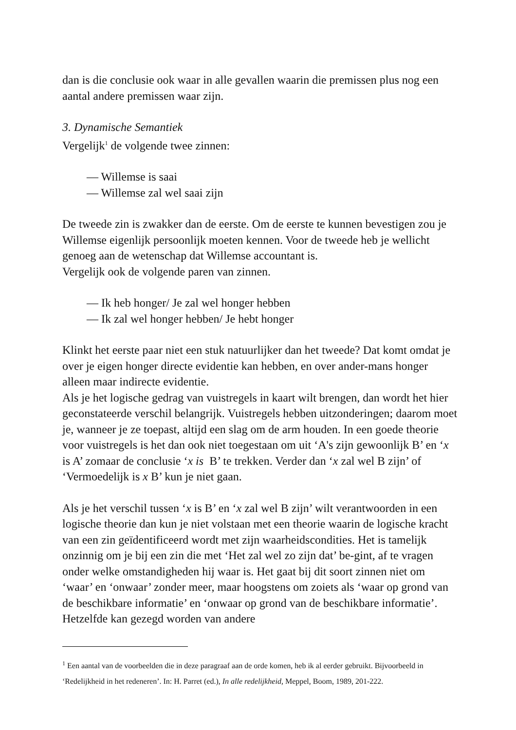dan is die conclusie ook waar in alle gevallen waarin die premissen plus nog een aantal andere premissen waar zijn.
3. Dynamische Semantiek
Vergelijk<sup>1</sup> de volgende twee zinnen:
— Willemse is saai
— Willemse zal wel saai zijn
De tweede zin is zwakker dan de eerste. Om de eerste te kunnen bevestigen zou je Willemse eigenlijk persoonlijk moeten kennen. Voor de tweede heb je wellicht genoeg aan de wetenschap dat Willemse accountant is.
Vergelijk ook de volgende paren van zinnen.
— Ik heb honger/ Je zal wel honger hebben
— Ik zal wel honger hebben/ Je hebt honger
Klinkt het eerste paar niet een stuk natuurlijker dan het tweede? Dat komt omdat je over je eigen honger directe evidentie kan hebben, en over ander-mans honger alleen maar indirecte evidentie.
Als je het logische gedrag van vuistregels in kaart wilt brengen, dan wordt het hier geconstateerde verschil belangrijk. Vuistregels hebben uitzonderingen; daarom moet je, wanneer je ze toepast, altijd een slag om de arm houden. In een goede theorie voor vuistregels is het dan ook niet toegestaan om uit ‘A's zijn gewoonlijk B’ en ‘x is A’ zomaar de conclusie ‘x is B’ te trekken. Verder dan ‘x zal wel B zijn’ of ‘Vermoedelijk is x B’ kun je niet gaan.
Als je het verschil tussen ‘x is B’ en ‘x zal wel B zijn’ wilt verantwoorden in een logische theorie dan kun je niet volstaan met een theorie waarin de logische kracht van een zin geïdentificeerd wordt met zijn waarheidscondities. Het is tamelijk onzinnig om je bij een zin die met ‘Het zal wel zo zijn dat’ be-gint, af te vragen onder welke omstandigheden hij waar is. Het gaat bij dit soort zinnen niet om ‘waar’ en ‘onwaar’ zonder meer, maar hoogstens om zoiets als ‘waar op grond van de beschikbare informatie’ en ‘onwaar op grond van de beschikbare informatie’. Hetzelfde kan gezegd worden van andere
<sup>1</sup> Een aantal van de voorbeelden die in deze paragraaf aan de orde komen, heb ik al eerder gebruikt. Bijvoorbeeld in ‘Redelijkheid in het redeneren’. In: H. Parret (ed.), In alle redelijkheid, Meppel, Boom, 1989, 201-222.